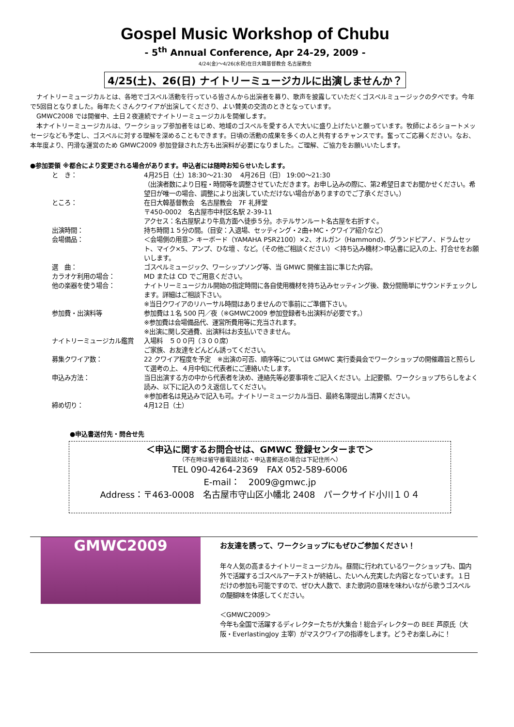Gospel Music Workshop of Chubu
- 5<sup>th</sup> Annual Conference, Apr 24-29, 2009 -
4/24(金)～4/26(水祝)在日大韓基督教会 名古屋教会
4/25(土)、26(日) ナイトリーミュージカルに出演しませんか？
　ナイトリーミュージカルとは、各地でゴスペル活動を行っている皆さんから出演者を募り、歌声を披露していただくゴスペルミュージックの夕べです。今年で5回目となりました。毎年たくさんクワイアが出演してくださり、よい賛美の交流のときとなっています。
　GMWC2008 では開催中、土日２夜連続でナイトリーミュージカルを開催します。
　本ナイトリーミュージカルは、ワークショップ参加者をはじめ、地域のゴスペルを愛する人で大いに盛り上げたいと願っています。牧師によるショートメッセージなども予定し、ゴスペルに対する理解を深めることもできます。日頃の活動の成果を多くの人と共有するチャンスです。奮ってご応募ください。なお、本年度より、円滑な運営のため GMWC2009 参加登録された方も出演料が必要になりました。ご理解、ご協力をお願いいたします。
●参加要領 ※都合により変更される場合があります。申込者には随時お知らせいたします。
| と き： | 4月25日（土）18:30～21:30 4月26日（日） 19:00～21:30 （出演者数により日程・時間等を調整させていただきます。お申し込みの際に、第2希望日までお聞かせください。希望日が唯一の場合、調整により出演していただけない場合がありますのでご了承ください。） |
| ところ： | 在日大韓基督教会 名古屋教会 7F 礼拝堂 〒450-0002 名古屋市中村区名駅 2-39-11 アクセス：名古屋駅より牛島方面へ徒歩５分。ホテルサンルート名古屋を右折すぐ。 |
| 出演時間： | 持ち時間１５分の間。（目安：入退場、セッティング・2曲+MC・クワイア紹介など） |
| 会場備品： | ＜会場側の用意＞ キーボード（YAMAHA PSR2100）×2、オルガン（Hammond)、グランドピアノ、ドラムセット、マイク×5、アンプ、ひな壇 、など。（その他ご相談ください）＜持ち込み機材＞申込書に記入の上、打合せをお願いします。 |
| 選 曲： | ゴスペルミュージック、ワーシップソング等、当 GMWC 開催主旨に準じた内容。 |
| カラオケ利用の場合： | MD または CD でご用意ください。 |
| 他の楽器を使う場合： | ナイトリーミュージカル開始の指定時間に各自使用機材を持ち込みセッティング後、数分間簡単にサウンドチェックします。詳細はご相談下さい。 ※当日クワイアのリハーサル時間はありませんので事前にご準備下さい。 |
| 参加費・出演料等 | 参加費は１名 500 円／夜（※GMWC2009 参加登録者も出演料が必要です。） ※参加費は会場備品代、運営所費用等に充当されます。 ※出演に関し交通費、出演料はお支払いできません。 |
| ナイトリーミュージカル鑑賞 | 入場料 ５００円（３００席） ご家族、お友達をどんどん誘ってください。 |
| 募集クワイア数： | 22 クワイア程度を予定 ※出演の可否、順序等については GMWC 実行委員会でワークショップの開催趣旨と照らして選考の上、４月中旬に代表者にご連絡いたします。 |
| 申込み方法： | 当日出演する方の中から代表者を決め、連絡先等必要事項をご記入ください。上記要領、ワークショップちらしをよく読み、以下に記入のうえ返信してください。 ※参加者名は見込みで記入も可。ナイトリーミュージカル当日、最終名簿提出し清算ください。 |
| 締め切り： | 4月12日（土） |
●申込書送付先・問合せ先
＜申込に関するお問合せは、GMWC 登録センターまで＞
（不在時は留守番電話対応・申込書郵送の場合は下記住所へ）
TEL 090-4264-2369　FAX 052-589-6006
E-mail：　2009@gmwc.jp
Address：〒463-0008　名古屋市守山区小幡北 2408　パークサイド小川１０４
GMWC2009
お友達を誘って、ワークショップにもぜひご参加ください！
年々人気の高まるナイトリーミュージカル。昼間に行われているワークショップも、国内外で活躍するゴスペルアーチストが終結し、たいへん充実した内容となっています。１日だけの参加も可能ですので、ぜひ大人数で、また歌詞の意味を味わいながら歌うゴスペルの醍醐味を体感してください。
＜GMWC2009＞
今年も全国で活躍するディレクターたちが大集合！総合ディレクターの BEE 芦原氏（大阪・EverlastingJoy 主宰）がマスクワイアの指導をします。どうぞお楽しみに！